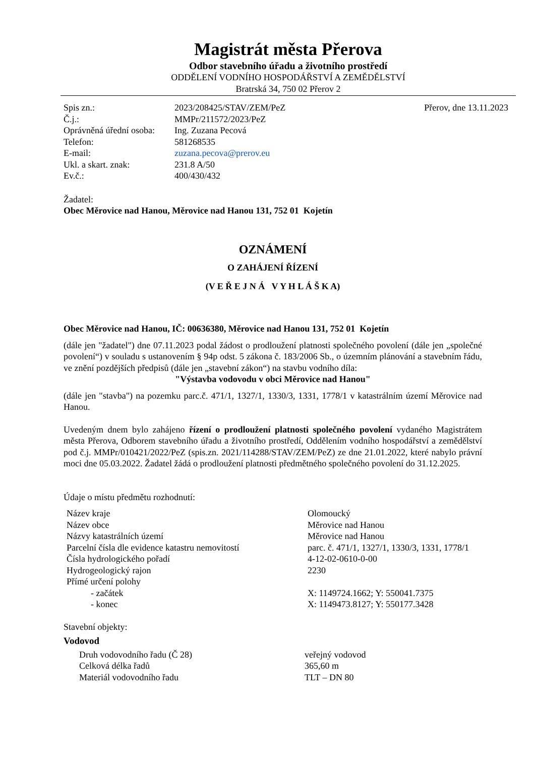Magistrát města Přerova
Odbor stavebního úřadu a životního prostředí
ODDĚLENÍ VODNÍHO HOSPODÁŘSTVÍ A ZEMĚDĚLSTVÍ
Bratrská 34, 750 02 Přerov 2
| Spis zn.: | 2023/208425/STAV/ZEM/PeZ | Přerov, dne 13.11.2023 |
| Č.j.: | MMPr/211572/2023/PeZ | |
| Oprávněná úřední osoba: | Ing. Zuzana Pecová | |
| Telefon: | 581268535 | |
| E-mail: | zuzana.pecova@prerov.eu | |
| Ukl. a skart. znak: | 231.8 A/50 | |
| Ev.č.: | 400/430/432 | |
Žadatel:
Obec Měrovice nad Hanou, Měrovice nad Hanou 131, 752 01 Kojetín
OZNÁMENÍ
O ZAHÁJENÍ ŘÍZENÍ
(V E Ř E J N Á V Y H L Á Š K A)
Obec Měrovice nad Hanou, IČ: 00636380, Měrovice nad Hanou 131, 752 01 Kojetín
(dále jen "žadatel") dne 07.11.2023 podal žádost o prodloužení platnosti společného povolení (dále jen „společné povolení“) v souladu s ustanovením § 94p odst. 5 zákona č. 183/2006 Sb., o územním plánování a stavebním řádu, ve znění pozdějších předpisů (dále jen „stavební zákon“) na stavbu vodního díla:
"Výstavba vodovodu v obci Měrovice nad Hanou"
(dále jen "stavba") na pozemku parc.č. 471/1, 1327/1, 1330/3, 1331, 1778/1 v katastrálním území Měrovice nad Hanou.
Uvedeným dnem bylo zahájeno řízení o prodloužení platnosti společného povolení vydaného Magistrátem města Přerova, Odborem stavebního úřadu a životního prostředí, Oddělením vodního hospodářství a zemědělství pod č.j. MMPr/010421/2022/PeZ (spis.zn. 2021/114288/STAV/ZEM/PeZ) ze dne 21.01.2022, které nabylo právní moci dne 05.03.2022. Žadatel žádá o prodloužení platnosti předmětného společného povolení do 31.12.2025.
Údaje o místu předmětu rozhodnutí:
| Název kraje | Olomoucký |
| Název obce | Měrovice nad Hanou |
| Názvy katastrálních území | Měrovice nad Hanou |
| Parcelní čísla dle evidence katastru nemovitostí | parc. č. 471/1, 1327/1, 1330/3, 1331, 1778/1 |
| Čísla hydrologického pořadí | 4-12-02-0610-0-00 |
| Hydrogeologický rajon | 2230 |
| Přímé určení polohy | |
| - začátek | X: 1149724.1662; Y: 550041.7375 |
| - konec | X: 1149473.8127; Y: 550177.3428 |
Stavební objekty:
Vodovod
| Druh vodovodního řadu (Č 28) | veřejný vodovod |
| Celková délka řadů | 365,60 m |
| Materiál vodovodního řadu | TLT – DN 80 |